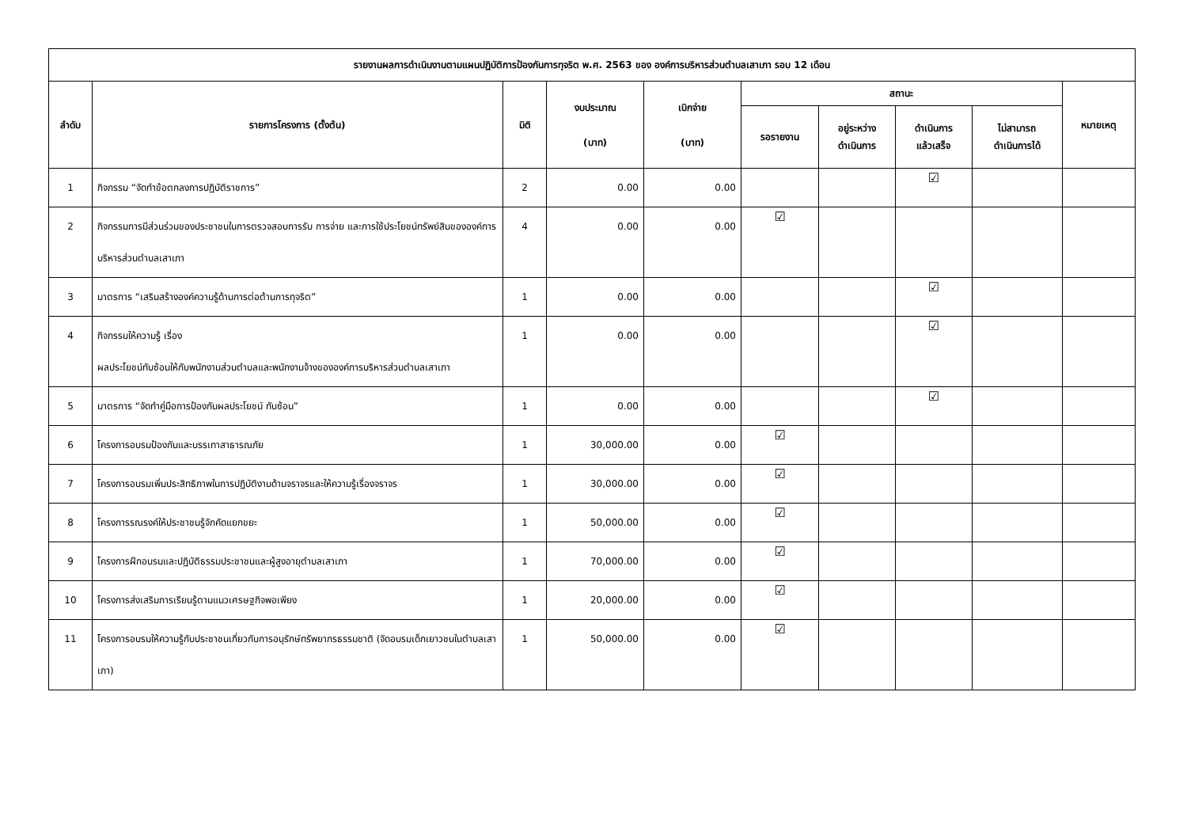| รายงานผลการดำเนินงานตามแผนปฏิบัติการป้องกันการทุจริต พ.ศ. 2563 ของ องค์การบริหารส่วนตำบลเสาเภา รอบ 12 เดือน | | | | | | | | | |
| --- | --- | --- | --- | --- | --- | --- | --- | --- | --- |
| ลำดับ | รายการโครงการ (ตั้งต้น) | มิติ | งบประมาณ (บาท) | เบิกจ่าย (บาท) | สถานะ | | | | หมายเหตุ |
| | | | | | รอรายงาน | อยู่ระหว่าง ดำเนินการ | ดำเนินการ แล้วเสร็จ | ไม่สามารถ ดำเนินการได้ | |
| 1 | กิจกรรม “จัดทำข้อตกลงการปฏิบัติราชการ” | 2 | 0.00 | 0.00 | | | ☑ | | |
| 2 | กิจกรรมการมีส่วนร่วมของประชาชนในการตรวจสอบการรับ การจ่าย และการใช้ประโยชน์ทรัพย์สินขององค์การบริหารส่วนตำบลเสาเภา | 4 | 0.00 | 0.00 | ☑ | | | | |
| 3 | มาตรการ “เสริมสร้างองค์ความรู้ด้านการต่อต้านการทุจริต” | 1 | 0.00 | 0.00 | | | ☑ | | |
| 4 | กิจกรรมให้ความรู้ เรื่อง ผลประโยชน์ทับซ้อนให้กับพนักงานส่วนตำบลและพนักงานจ้างขององค์การบริหารส่วนตำบลเสาเภา | 1 | 0.00 | 0.00 | | | ☑ | | |
| 5 | มาตรการ “จัดทำคู่มือการป้องกันผลประโยชน์ ทับซ้อน” | 1 | 0.00 | 0.00 | | | ☑ | | |
| 6 | โครงการอบรมป้องกันและบรรเทาสาธารณภัย | 1 | 30,000.00 | 0.00 | ☑ | | | | |
| 7 | โครงการอบรมเพิ่มประสิทธิภาพในการปฏิบัติงานด้านจราจรและให้ความรู้เรื่องจราจร | 1 | 30,000.00 | 0.00 | ☑ | | | | |
| 8 | โครงการรณรงค์ให้ประชาชนรู้จักคัดแยกขยะ | 1 | 50,000.00 | 0.00 | ☑ | | | | |
| 9 | โครงการฝึกอบรมและปฏิบัติธรรมประชาชนและผู้สูงอายุตำบลเสาเภา | 1 | 70,000.00 | 0.00 | ☑ | | | | |
| 10 | โครงการส่งเสริมการเรียนรู้ตามแนวเศรษฐกิจพอเพียง | 1 | 20,000.00 | 0.00 | ☑ | | | | |
| 11 | โครงการอบรมให้ความรู้กับประชาชนเกี่ยวกับการอนุรักษ์ทรัพยากรธรรมชาติ (จัดอบรมเด็กเยาวชนในตำบลเสาเภา) | 1 | 50,000.00 | 0.00 | ☑ | | | | |